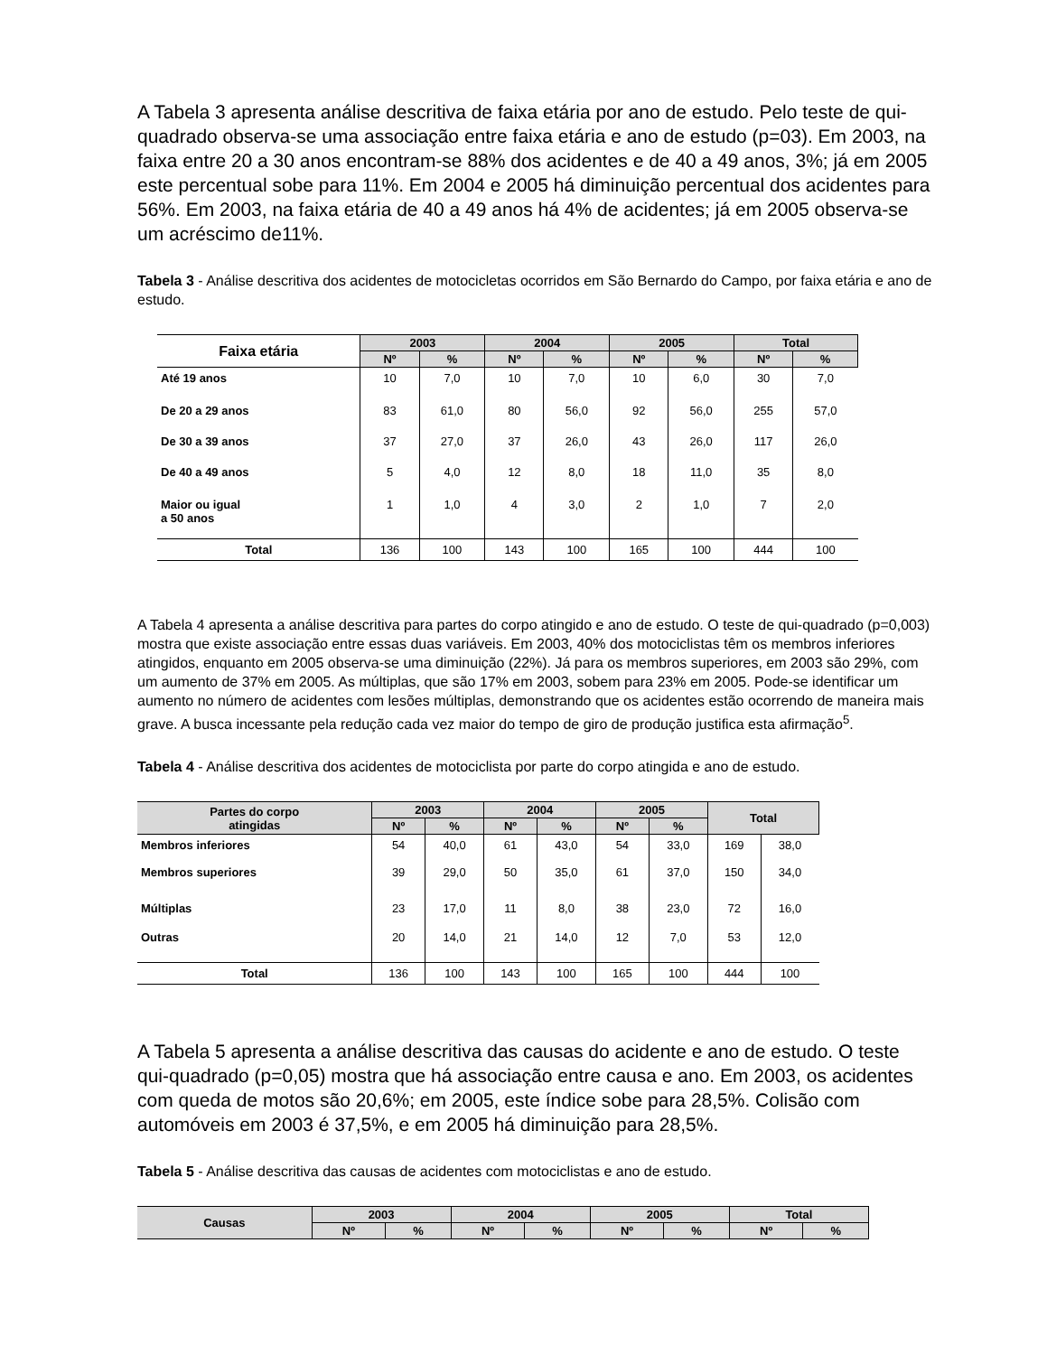A Tabela 3 apresenta análise descritiva de faixa etária por ano de estudo. Pelo teste de qui-quadrado observa-se uma associação entre faixa etária e ano de estudo (p=03). Em 2003, na faixa entre 20 a 30 anos encontram-se 88% dos acidentes e de 40 a 49 anos, 3%; já em 2005 este percentual sobe para 11%. Em 2004 e 2005 há diminuição percentual dos acidentes para 56%. Em 2003, na faixa etária de 40 a 49 anos há 4% de acidentes; já em 2005 observa-se um acréscimo de11%.
Tabela 3 - Análise descritiva dos acidentes de motocicletas ocorridos em São Bernardo do Campo, por faixa etária e ano de estudo.
| Faixa etária | 2003 | | 2004 | | 2005 | | Total | |
| --- | --- | --- | --- | --- | --- | --- | --- | --- |
| | Nº | % | Nº | % | Nº | % | Nº | % |
| Até 19 anos | 10 | 7,0 | 10 | 7,0 | 10 | 6,0 | 30 | 7,0 |
| De 20 a 29 anos | 83 | 61,0 | 80 | 56,0 | 92 | 56,0 | 255 | 57,0 |
| De 30 a 39 anos | 37 | 27,0 | 37 | 26,0 | 43 | 26,0 | 117 | 26,0 |
| De 40 a 49 anos | 5 | 4,0 | 12 | 8,0 | 18 | 11,0 | 35 | 8,0 |
| Maior ou igual a 50 anos | 1 | 1,0 | 4 | 3,0 | 2 | 1,0 | 7 | 2,0 |
| Total | 136 | 100 | 143 | 100 | 165 | 100 | 444 | 100 |
A Tabela 4 apresenta a análise descritiva para partes do corpo atingido e ano de estudo. O teste de qui-quadrado (p=0,003) mostra que existe associação entre essas duas variáveis. Em 2003, 40% dos motociclistas têm os membros inferiores atingidos, enquanto em 2005 observa-se uma diminuição (22%). Já para os membros superiores, em 2003 são 29%, com um aumento de 37% em 2005. As múltiplas, que são 17% em 2003, sobem para 23% em 2005. Pode-se identificar um aumento no número de acidentes com lesões múltiplas, demonstrando que os acidentes estão ocorrendo de maneira mais grave. A busca incessante pela redução cada vez maior do tempo de giro de produção justifica esta afirmação<sup>5</sup>.
Tabela 4 - Análise descritiva dos acidentes de motociclista por parte do corpo atingida e ano de estudo.
| Partes do corpo atingidas | 2003 | | 2004 | | 2005 | | Total | |
| --- | --- | --- | --- | --- | --- | --- | --- | --- |
| | Nº | % | Nº | % | Nº | % | | |
| Membros inferiores | 54 | 40,0 | 61 | 43,0 | 54 | 33,0 | 169 | 38,0 |
| Membros superiores | 39 | 29,0 | 50 | 35,0 | 61 | 37,0 | 150 | 34,0 |
| Múltiplas | 23 | 17,0 | 11 | 8,0 | 38 | 23,0 | 72 | 16,0 |
| Outras | 20 | 14,0 | 21 | 14,0 | 12 | 7,0 | 53 | 12,0 |
| Total | 136 | 100 | 143 | 100 | 165 | 100 | 444 | 100 |
A Tabela 5 apresenta a análise descritiva das causas do acidente e ano de estudo. O teste qui-quadrado (p=0,05) mostra que há associação entre causa e ano. Em 2003, os acidentes com queda de motos são 20,6%; em 2005, este índice sobe para 28,5%. Colisão com automóveis em 2003 é 37,5%, e em 2005 há diminuição para 28,5%.
Tabela 5 - Análise descritiva das causas de acidentes com motociclistas e ano de estudo.
| Causas | 2003 | | 2004 | | 2005 | | Total | |
| --- | --- | --- | --- | --- | --- | --- | --- | --- |
| | Nº | % | Nº | % | Nº | % | Nº | % |